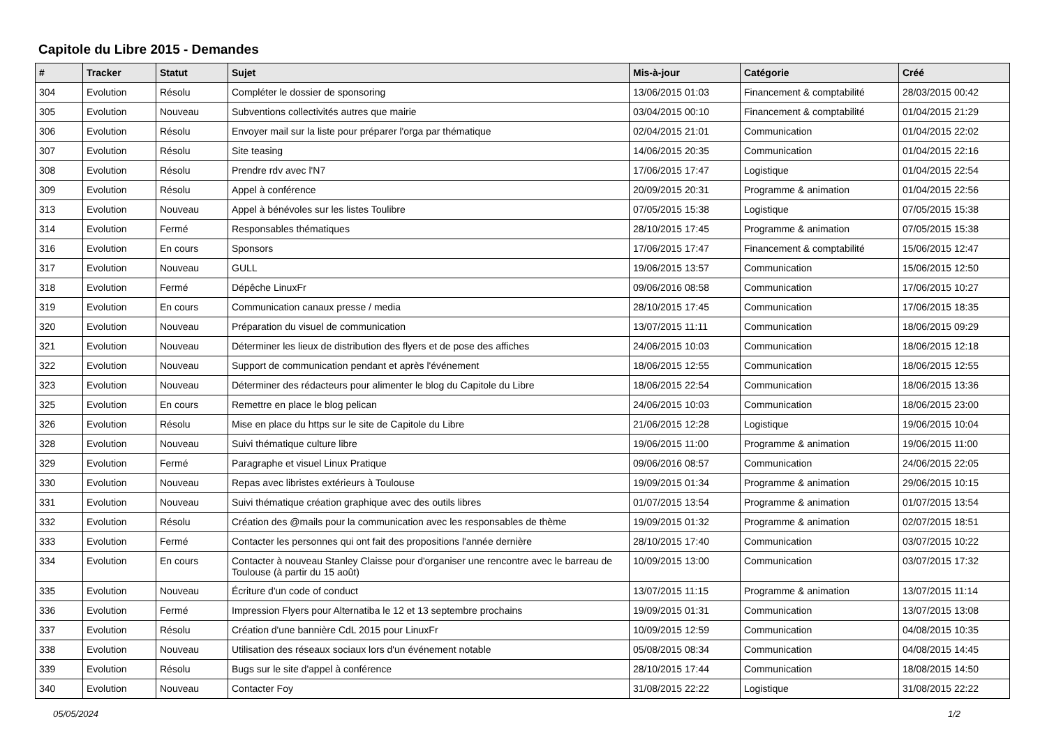Capitole du Libre 2015 - Demandes
| # | Tracker | Statut | Sujet | Mis-à-jour | Catégorie | Créé |
| --- | --- | --- | --- | --- | --- | --- |
| 304 | Evolution | Résolu | Compléter le dossier de sponsoring | 13/06/2015 01:03 | Financement & comptabilité | 28/03/2015 00:42 |
| 305 | Evolution | Nouveau | Subventions collectivités autres que mairie | 03/04/2015 00:10 | Financement & comptabilité | 01/04/2015 21:29 |
| 306 | Evolution | Résolu | Envoyer mail sur la liste pour préparer l'orga par thématique | 02/04/2015 21:01 | Communication | 01/04/2015 22:02 |
| 307 | Evolution | Résolu | Site teasing | 14/06/2015 20:35 | Communication | 01/04/2015 22:16 |
| 308 | Evolution | Résolu | Prendre rdv avec l'N7 | 17/06/2015 17:47 | Logistique | 01/04/2015 22:54 |
| 309 | Evolution | Résolu | Appel à conférence | 20/09/2015 20:31 | Programme & animation | 01/04/2015 22:56 |
| 313 | Evolution | Nouveau | Appel à bénévoles sur les listes Toulibre | 07/05/2015 15:38 | Logistique | 07/05/2015 15:38 |
| 314 | Evolution | Fermé | Responsables thématiques | 28/10/2015 17:45 | Programme & animation | 07/05/2015 15:38 |
| 316 | Evolution | En cours | Sponsors | 17/06/2015 17:47 | Financement & comptabilité | 15/06/2015 12:47 |
| 317 | Evolution | Nouveau | GULL | 19/06/2015 13:57 | Communication | 15/06/2015 12:50 |
| 318 | Evolution | Fermé | Dépêche LinuxFr | 09/06/2016 08:58 | Communication | 17/06/2015 10:27 |
| 319 | Evolution | En cours | Communication canaux presse / media | 28/10/2015 17:45 | Communication | 17/06/2015 18:35 |
| 320 | Evolution | Nouveau | Préparation du visuel de communication | 13/07/2015 11:11 | Communication | 18/06/2015 09:29 |
| 321 | Evolution | Nouveau | Déterminer les lieux de distribution des flyers et de pose des affiches | 24/06/2015 10:03 | Communication | 18/06/2015 12:18 |
| 322 | Evolution | Nouveau | Support de communication pendant et après l'événement | 18/06/2015 12:55 | Communication | 18/06/2015 12:55 |
| 323 | Evolution | Nouveau | Déterminer des rédacteurs pour alimenter le blog du Capitole du Libre | 18/06/2015 22:54 | Communication | 18/06/2015 13:36 |
| 325 | Evolution | En cours | Remettre en place le blog pelican | 24/06/2015 10:03 | Communication | 18/06/2015 23:00 |
| 326 | Evolution | Résolu | Mise en place du https sur le site de Capitole du Libre | 21/06/2015 12:28 | Logistique | 19/06/2015 10:04 |
| 328 | Evolution | Nouveau | Suivi thématique culture libre | 19/06/2015 11:00 | Programme & animation | 19/06/2015 11:00 |
| 329 | Evolution | Fermé | Paragraphe et visuel Linux Pratique | 09/06/2016 08:57 | Communication | 24/06/2015 22:05 |
| 330 | Evolution | Nouveau | Repas avec libristes extérieurs à Toulouse | 19/09/2015 01:34 | Programme & animation | 29/06/2015 10:15 |
| 331 | Evolution | Nouveau | Suivi thématique création graphique avec des outils libres | 01/07/2015 13:54 | Programme & animation | 01/07/2015 13:54 |
| 332 | Evolution | Résolu | Création des @mails pour la communication avec les responsables de thème | 19/09/2015 01:32 | Programme & animation | 02/07/2015 18:51 |
| 333 | Evolution | Fermé | Contacter les personnes qui ont fait des propositions l'année dernière | 28/10/2015 17:40 | Communication | 03/07/2015 10:22 |
| 334 | Evolution | En cours | Contacter à nouveau Stanley Claisse pour d'organiser une rencontre avec le barreau de Toulouse (à partir du 15 août) | 10/09/2015 13:00 | Communication | 03/07/2015 17:32 |
| 335 | Evolution | Nouveau | Écriture d'un code of conduct | 13/07/2015 11:15 | Programme & animation | 13/07/2015 11:14 |
| 336 | Evolution | Fermé | Impression Flyers pour Alternatiba le 12 et 13 septembre prochains | 19/09/2015 01:31 | Communication | 13/07/2015 13:08 |
| 337 | Evolution | Résolu | Création d'une bannière CdL 2015 pour LinuxFr | 10/09/2015 12:59 | Communication | 04/08/2015 10:35 |
| 338 | Evolution | Nouveau | Utilisation des réseaux sociaux lors d'un événement notable | 05/08/2015 08:34 | Communication | 04/08/2015 14:45 |
| 339 | Evolution | Résolu | Bugs sur le site d'appel à conférence | 28/10/2015 17:44 | Communication | 18/08/2015 14:50 |
| 340 | Evolution | Nouveau | Contacter Foy | 31/08/2015 22:22 | Logistique | 31/08/2015 22:22 |
05/05/2024 1/2